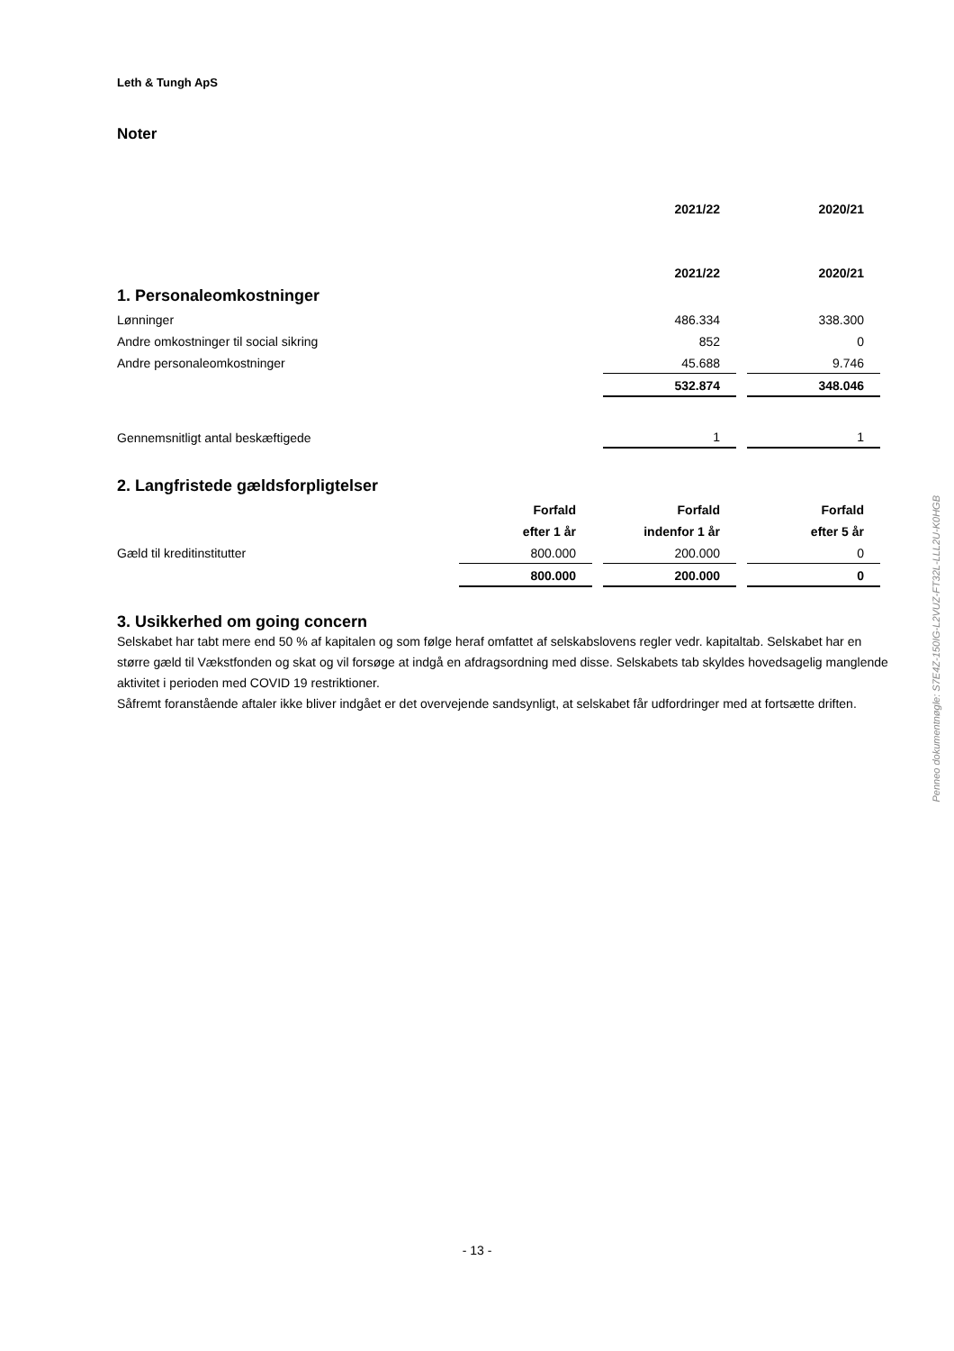Leth & Tungh ApS
Noter
| | | 2021/22 | 2020/21 |
| | | 2021/22 | 2020/21 |
| 1. Personaleomkostninger | | | |
| Lønninger | | 486.334 | 338.300 |
| Andre omkostninger til social sikring | | 852 | 0 |
| Andre personaleomkostninger | | 45.688 | 9.746 |
| | | 532.874 | 348.046 |
| Gennemsnitligt antal beskæftigede | | 1 | 1 |
| 2. Langfristede gældsforpligtelser | | | |
| | Forfald | Forfald | Forfald |
| | efter 1 år | indenfor 1 år | efter 5 år |
| Gæld til kreditinstitutter | 800.000 | 200.000 | 0 |
| | 800.000 | 200.000 | 0 |
3. Usikkerhed om going concern
Selskabet har tabt mere end 50 % af kapitalen og som følge heraf omfattet af selskabslovens regler vedr. kapitaltab. Selskabet har en større gæld til Vækstfonden og skat og vil forsøge at indgå en afdragsordning med disse. Selskabets tab skyldes hovedsagelig manglende aktivitet i perioden med COVID 19 restriktioner.
Såfremt foranstående aftaler ikke bliver indgået er det overvejende sandsynligt, at selskabet får udfordringer med at fortsætte driften.
Penneo dokumentnøgle: S7E4Z-150IG-L2VUZ-FT32L-LLL2U-K0HGB
- 13 -